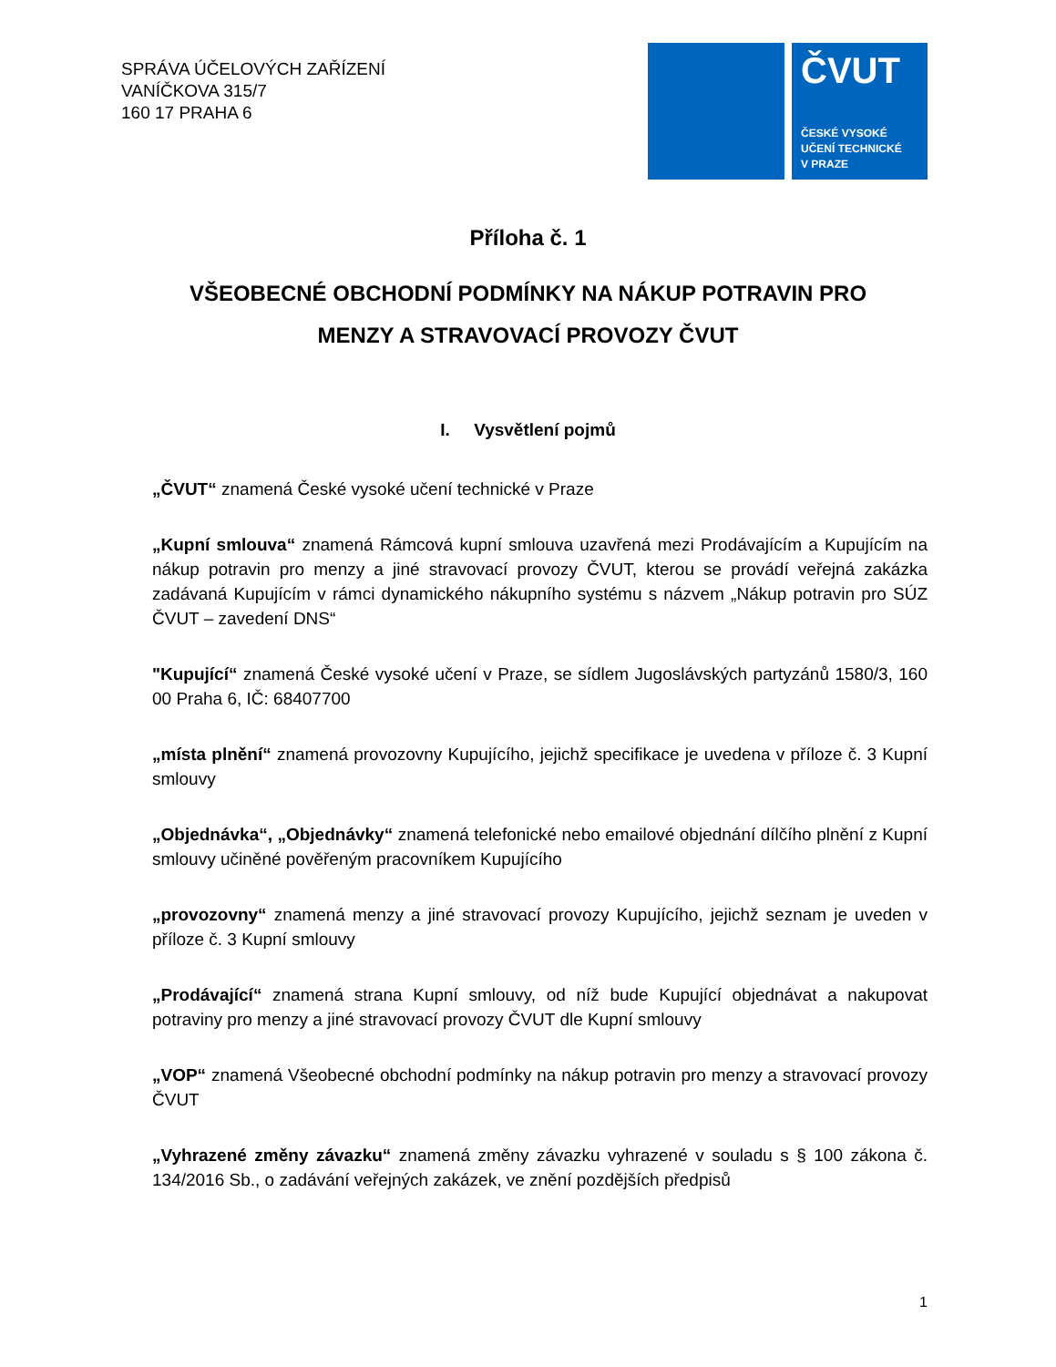SPRÁVA ÚČELOVÝCH ZAŘÍZENÍ
VANÍČKOVA 315/7
160 17 PRAHA 6
ČVUT
ČESKÉ VYSOKÉ
UČENÍ TECHNICKÉ
V PRAZE
Příloha č. 1
VŠEOBECNÉ OBCHODNÍ PODMÍNKY NA NÁKUP POTRAVIN PRO
MENZY A STRAVOVACÍ PROVOZY ČVUT
I. Vysvětlení pojmů
„ČVUT“ znamená České vysoké učení technické v Praze
„Kupní smlouva“ znamená Rámcová kupní smlouva uzavřená mezi Prodávajícím a Kupujícím na nákup potravin pro menzy a jiné stravovací provozy ČVUT, kterou se provádí veřejná zakázka zadávaná Kupujícím v rámci dynamického nákupního systému s názvem „Nákup potravin pro SÚZ ČVUT – zavedení DNS“
"Kupující“ znamená České vysoké učení v Praze, se sídlem Jugoslávských partyzánů 1580/3, 160 00 Praha 6, IČ: 68407700
„místa plnění“ znamená provozovny Kupujícího, jejichž specifikace je uvedena v příloze č. 3 Kupní smlouvy
„Objednávka“, „Objednávky“ znamená telefonické nebo emailové objednání dílčího plnění z Kupní smlouvy učiněné pověřeným pracovníkem Kupujícího
„provozovny“ znamená menzy a jiné stravovací provozy Kupujícího, jejichž seznam je uveden v příloze č. 3 Kupní smlouvy
„Prodávající“ znamená strana Kupní smlouvy, od níž bude Kupující objednávat a nakupovat potraviny pro menzy a jiné stravovací provozy ČVUT dle Kupní smlouvy
„VOP“ znamená Všeobecné obchodní podmínky na nákup potravin pro menzy a stravovací provozy ČVUT
„Vyhrazené změny závazku“ znamená změny závazku vyhrazené v souladu s § 100 zákona č. 134/2016 Sb., o zadávání veřejných zakázek, ve znění pozdějších předpisů
1